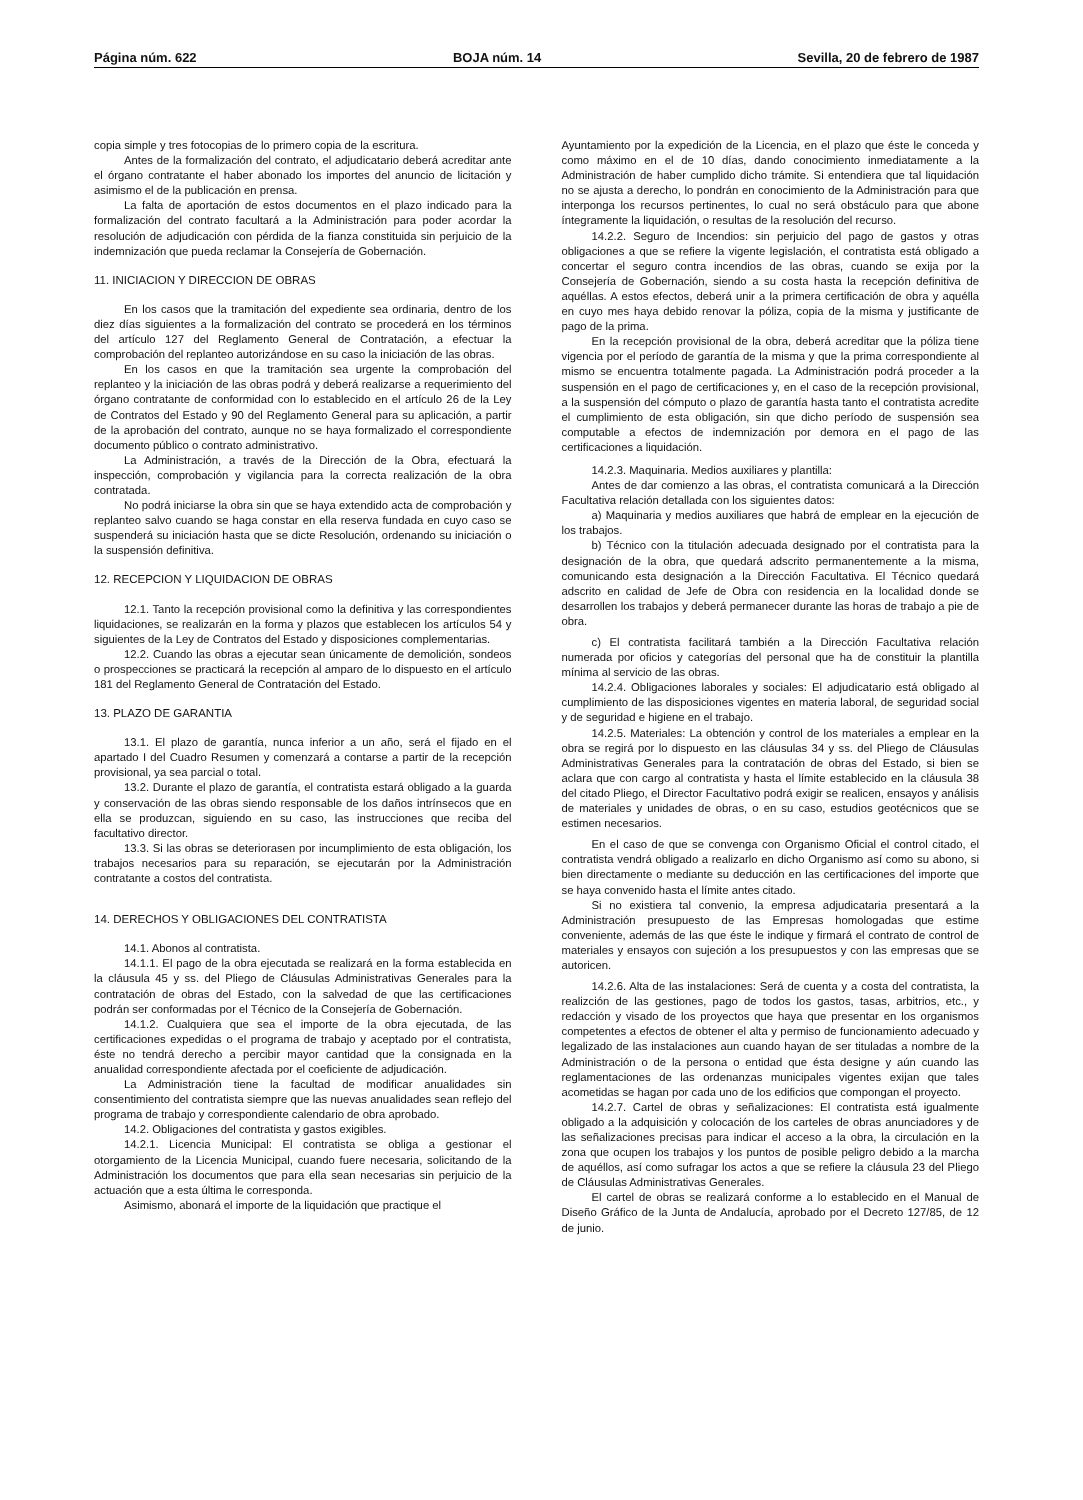Página núm. 622 BOJA núm. 14 Sevilla, 20 de febrero de 1987
copia simple y tres fotocopias de lo primero copia de la escritura.
Antes de la formalización del contrato, el adjudicatario deberá acreditar ante el órgano contratante el haber abonado los importes del anuncio de licitación y asimismo el de la publicación en prensa.
La falta de aportación de estos documentos en el plazo indicado para la formalización del contrato facultará a la Administración para poder acordar la resolución de adjudicación con pérdida de la fianza constituida sin perjuicio de la indemnización que pueda reclamar la Consejería de Gobernación.
11. INICIACION Y DIRECCION DE OBRAS
En los casos que la tramitación del expediente sea ordinaria, dentro de los diez días siguientes a la formalización del contrato se procederá en los términos del artículo 127 del Reglamento General de Contratación, a efectuar la comprobación del replanteo autorizándose en su caso la iniciación de las obras.
En los casos en que la tramitación sea urgente la comprobación del replanteo y la iniciación de las obras podrá y deberá realizarse a requerimiento del órgano contratante de conformidad con lo establecido en el artículo 26 de la Ley de Contratos del Estado y 90 del Reglamento General para su aplicación, a partir de la aprobación del contrato, aunque no se haya formalizado el correspondiente documento público o contrato administrativo.
La Administración, a través de la Dirección de la Obra, efectuará la inspección, comprobación y vigilancia para la correcta realización de la obra contratada.
No podrá iniciarse la obra sin que se haya extendido acta de comprobación y replanteo salvo cuando se haga constar en ella reserva fundada en cuyo caso se suspenderá su iniciación hasta que se dicte Resolución, ordenando su iniciación o la suspensión definitiva.
12. RECEPCION Y LIQUIDACION DE OBRAS
12.1. Tanto la recepción provisional como la definitiva y las correspondientes liquidaciones, se realizarán en la forma y plazos que establecen los artículos 54 y siguientes de la Ley de Contratos del Estado y disposiciones complementarias.
12.2. Cuando las obras a ejecutar sean únicamente de demolición, sondeos o prospecciones se practicará la recepción al amparo de lo dispuesto en el artículo 181 del Reglamento General de Contratación del Estado.
13. PLAZO DE GARANTIA
13.1. El plazo de garantía, nunca inferior a un año, será el fijado en el apartado I del Cuadro Resumen y comenzará a contarse a partir de la recepción provisional, ya sea parcial o total.
13.2. Durante el plazo de garantía, el contratista estará obligado a la guarda y conservación de las obras siendo responsable de los daños intrínsecos que en ella se produzcan, siguiendo en su caso, las instrucciones que reciba del facultativo director.
13.3. Si las obras se deteriorasen por incumplimiento de esta obligación, los trabajos necesarios para su reparación, se ejecutarán por la Administración contratante a costos del contratista.
14. DERECHOS Y OBLIGACIONES DEL CONTRATISTA
14.1. Abonos al contratista.
14.1.1. El pago de la obra ejecutada se realizará en la forma establecida en la cláusula 45 y ss. del Pliego de Cláusulas Administrativas Generales para la contratación de obras del Estado, con la salvedad de que las certificaciones podrán ser conformadas por el Técnico de la Consejería de Gobernación.
14.1.2. Cualquiera que sea el importe de la obra ejecutada, de las certificaciones expedidas o el programa de trabajo y aceptado por el contratista, éste no tendrá derecho a percibir mayor cantidad que la consignada en la anualidad correspondiente afectada por el coeficiente de adjudicación.
La Administración tiene la facultad de modificar anualidades sin consentimiento del contratista siempre que las nuevas anualidades sean reflejo del programa de trabajo y correspondiente calendario de obra aprobado.
14.2. Obligaciones del contratista y gastos exigibles.
14.2.1. Licencia Municipal: El contratista se obliga a gestionar el otorgamiento de la Licencia Municipal, cuando fuere necesaria, solicitando de la Administración los documentos que para ella sean necesarias sin perjuicio de la actuación que a esta última le corresponda.
Asimismo, abonará el importe de la liquidación que practique el
Ayuntamiento por la expedición de la Licencia, en el plazo que éste le conceda y como máximo en el de 10 días, dando conocimiento inmediatamente a la Administración de haber cumplido dicho trámite. Si entendiera que tal liquidación no se ajusta a derecho, lo pondrán en conocimiento de la Administración para que interponga los recursos pertinentes, lo cual no será obstáculo para que abone íntegramente la liquidación, o resultas de la resolución del recurso.
14.2.2. Seguro de Incendios: sin perjuicio del pago de gastos y otras obligaciones a que se refiere la vigente legislación, el contratista está obligado a concertar el seguro contra incendios de las obras, cuando se exija por la Consejería de Gobernación, siendo a su costa hasta la recepción definitiva de aquéllas. A estos efectos, deberá unir a la primera certificación de obra y aquélla en cuyo mes haya debido renovar la póliza, copia de la misma y justificante de pago de la prima.
En la recepción provisional de la obra, deberá acreditar que la póliza tiene vigencia por el período de garantía de la misma y que la prima correspondiente al mismo se encuentra totalmente pagada. La Administración podrá proceder a la suspensión en el pago de certificaciones y, en el caso de la recepción provisional, a la suspensión del cómputo o plazo de garantía hasta tanto el contratista acredite el cumplimiento de esta obligación, sin que dicho período de suspensión sea computable a efectos de indemnización por demora en el pago de las certificaciones a liquidación.
14.2.3. Maquinaria. Medios auxiliares y plantilla:
Antes de dar comienzo a las obras, el contratista comunicará a la Dirección Facultativa relación detallada con los siguientes datos:
a) Maquinaria y medios auxiliares que habrá de emplear en la ejecución de los trabajos.
b) Técnico con la titulación adecuada designado por el contratista para la designación de la obra, que quedará adscrito permanentemente a la misma, comunicando esta designación a la Dirección Facultativa. El Técnico quedará adscrito en calidad de Jefe de Obra con residencia en la localidad donde se desarrollen los trabajos y deberá permanecer durante las horas de trabajo a pie de obra.
c) El contratista facilitará también a la Dirección Facultativa relación numerada por oficios y categorías del personal que ha de constituir la plantilla mínima al servicio de las obras.
14.2.4. Obligaciones laborales y sociales: El adjudicatario está obligado al cumplimiento de las disposiciones vigentes en materia laboral, de seguridad social y de seguridad e higiene en el trabajo.
14.2.5. Materiales: La obtención y control de los materiales a emplear en la obra se regirá por lo dispuesto en las cláusulas 34 y ss. del Pliego de Cláusulas Administrativas Generales para la contratación de obras del Estado, si bien se aclara que con cargo al contratista y hasta el límite establecido en la cláusula 38 del citado Pliego, el Director Facultativo podrá exigir se realicen, ensayos y análisis de materiales y unidades de obras, o en su caso, estudios geotécnicos que se estimen necesarios.
En el caso de que se convenga con Organismo Oficial el control citado, el contratista vendrá obligado a realizarlo en dicho Organismo así como su abono, si bien directamente o mediante su deducción en las certificaciones del importe que se haya convenido hasta el límite antes citado.
Si no existiera tal convenio, la empresa adjudicataria presentará a la Administración presupuesto de las Empresas homologadas que estime conveniente, además de las que éste le indique y firmará el contrato de control de materiales y ensayos con sujeción a los presupuestos y con las empresas que se autoricen.
14.2.6. Alta de las instalaciones: Será de cuenta y a costa del contratista, la realizción de las gestiones, pago de todos los gastos, tasas, arbitrios, etc., y redacción y visado de los proyectos que haya que presentar en los organismos competentes a efectos de obtener el alta y permiso de funcionamiento adecuado y legalizado de las instalaciones aun cuando hayan de ser tituladas a nombre de la Administración o de la persona o entidad que ésta designe y aún cuando las reglamentaciones de las ordenanzas municipales vigentes exijan que tales acometidas se hagan por cada uno de los edificios que compongan el proyecto.
14.2.7. Cartel de obras y señalizaciones: El contratista está igualmente obligado a la adquisición y colocación de los carteles de obras anunciadores y de las señalizaciones precisas para indicar el acceso a la obra, la circulación en la zona que ocupen los trabajos y los puntos de posible peligro debido a la marcha de aquéllos, así como sufragar los actos a que se refiere la cláusula 23 del Pliego de Cláusulas Administrativas Generales.
El cartel de obras se realizará conforme a lo establecido en el Manual de Diseño Gráfico de la Junta de Andalucía, aprobado por el Decreto 127/85, de 12 de junio.